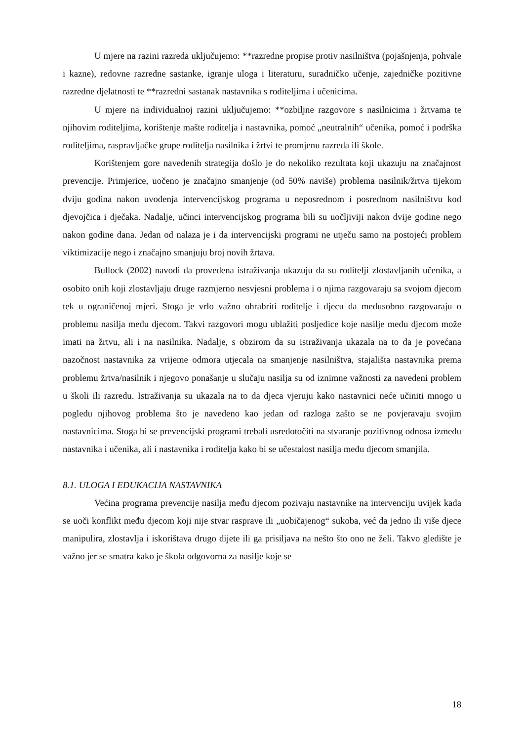U mjere na razini razreda uključujemo: **razredne propise protiv nasilništva (pojašnjenja, pohvale i kazne), redovne razredne sastanke, igranje uloga i literaturu, suradničko učenje, zajedničke pozitivne razredne djelatnosti te **razredni sastanak nastavnika s roditeljima i učenicima.
U mjere na individualnoj razini uključujemo: **ozbiljne razgovore s nasilnicima i žrtvama te njihovim roditeljima, korištenje mašte roditelja i nastavnika, pomoć „neutralnih“ učenika, pomoć i podrška roditeljima, raspravljačke grupe roditelja nasilnika i žrtvi te promjenu razreda ili škole.
Korištenjem gore navedenih strategija došlo je do nekoliko rezultata koji ukazuju na značajnost prevencije. Primjerice, uočeno je značajno smanjenje (od 50% naviše) problema nasilnik/žrtva tijekom dviju godina nakon uvođenja intervencijskog programa u neposrednom i posrednom nasilništvu kod djevojčica i dječaka. Nadalje, učinci intervencijskog programa bili su uočljiviji nakon dvije godine nego nakon godine dana. Jedan od nalaza je i da intervencijski programi ne utječu samo na postojeći problem viktimizacije nego i značajno smanjuju broj novih žrtava.
Bullock (2002) navodi da provedena istraživanja ukazuju da su roditelji zlostavljanih učenika, a osobito onih koji zlostavljaju druge razmjerno nesvjesni problema i o njima razgovaraju sa svojom djecom tek u ograničenoj mjeri. Stoga je vrlo važno ohrabriti roditelje i djecu da međusobno razgovaraju o problemu nasilja među djecom. Takvi razgovori mogu ublažiti posljedice koje nasilje među djecom može imati na žrtvu, ali i na nasilnika. Nadalje, s obzirom da su istraživanja ukazala na to da je povećana nazočnost nastavnika za vrijeme odmora utjecala na smanjenje nasilništva, stajališta nastavnika prema problemu žrtva/nasilnik i njegovo ponašanje u slučaju nasilja su od iznimne važnosti za navedeni problem u školi ili razredu. Istraživanja su ukazala na to da djeca vjeruju kako nastavnici neće učiniti mnogo u pogledu njihovog problema što je navedeno kao jedan od razloga zašto se ne povjeravaju svojim nastavnicima. Stoga bi se prevencijski programi trebali usredotočiti na stvaranje pozitivnog odnosa između nastavnika i učenika, ali i nastavnika i roditelja kako bi se učestalost nasilja među djecom smanjila.
8.1. ULOGA I EDUKACIJA NASTAVNIKA
Većina programa prevencije nasilja među djecom pozivaju nastavnike na intervenciju uvijek kada se uoči konflikt među djecom koji nije stvar rasprave ili „uobičajenog“ sukoba, već da jedno ili više djece manipulira, zlostavlja i iskorištava drugo dijete ili ga prisiljava na nešto što ono ne želi. Takvo gledište je važno jer se smatra kako je škola odgovorna za nasilje koje se
18